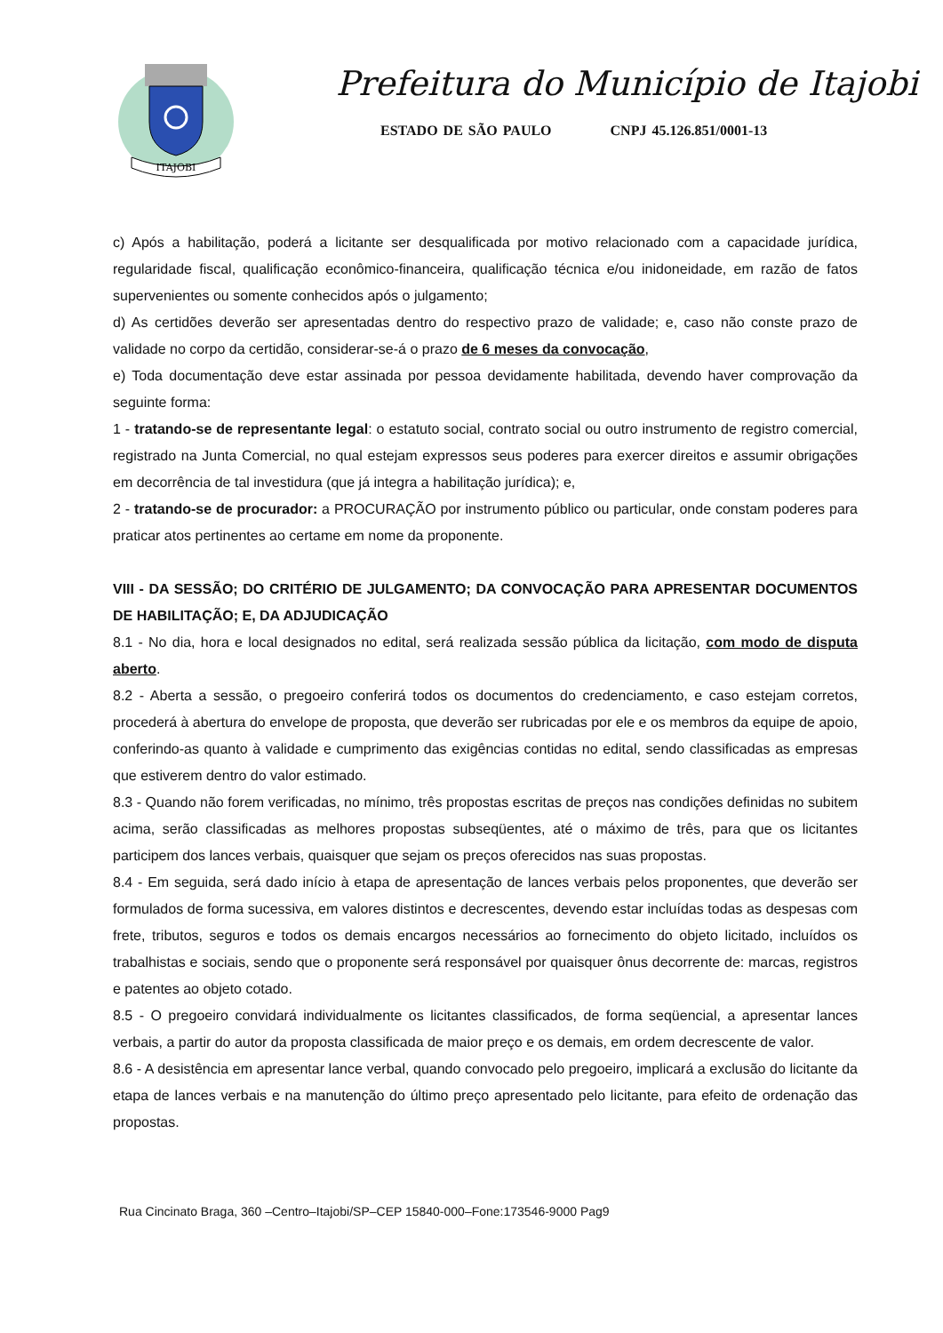ITAJOBI
Prefeitura do Município de Itajobi
ESTADO DE SÃO PAULO CNPJ 45.126.851/0001-13
c) Após a habilitação, poderá a licitante ser desqualificada por motivo relacionado com a capacidade jurídica, regularidade fiscal, qualificação econômico-financeira, qualificação técnica e/ou inidoneidade, em razão de fatos supervenientes ou somente conhecidos após o julgamento;
d) As certidões deverão ser apresentadas dentro do respectivo prazo de validade; e, caso não conste prazo de validade no corpo da certidão, considerar-se-á o prazo de 6 meses da convocação,
e) Toda documentação deve estar assinada por pessoa devidamente habilitada, devendo haver comprovação da seguinte forma:
1 - tratando-se de representante legal: o estatuto social, contrato social ou outro instrumento de registro comercial, registrado na Junta Comercial, no qual estejam expressos seus poderes para exercer direitos e assumir obrigações em decorrência de tal investidura (que já integra a habilitação jurídica); e,
2 - tratando-se de procurador: a PROCURAÇÃO por instrumento público ou particular, onde constam poderes para praticar atos pertinentes ao certame em nome da proponente.
VIII - DA SESSÃO; DO CRITÉRIO DE JULGAMENTO; DA CONVOCAÇÃO PARA APRESENTAR DOCUMENTOS DE HABILITAÇÃO; E, DA ADJUDICAÇÃO
8.1 - No dia, hora e local designados no edital, será realizada sessão pública da licitação, com modo de disputa aberto.
8.2 - Aberta a sessão, o pregoeiro conferirá todos os documentos do credenciamento, e caso estejam corretos, procederá à abertura do envelope de proposta, que deverão ser rubricadas por ele e os membros da equipe de apoio, conferindo-as quanto à validade e cumprimento das exigências contidas no edital, sendo classificadas as empresas que estiverem dentro do valor estimado.
8.3 - Quando não forem verificadas, no mínimo, três propostas escritas de preços nas condições definidas no subitem acima, serão classificadas as melhores propostas subseqüentes, até o máximo de três, para que os licitantes participem dos lances verbais, quaisquer que sejam os preços oferecidos nas suas propostas.
8.4 - Em seguida, será dado início à etapa de apresentação de lances verbais pelos proponentes, que deverão ser formulados de forma sucessiva, em valores distintos e decrescentes, devendo estar incluídas todas as despesas com frete, tributos, seguros e todos os demais encargos necessários ao fornecimento do objeto licitado, incluídos os trabalhistas e sociais, sendo que o proponente será responsável por quaisquer ônus decorrente de: marcas, registros e patentes ao objeto cotado.
8.5 - O pregoeiro convidará individualmente os licitantes classificados, de forma seqüencial, a apresentar lances verbais, a partir do autor da proposta classificada de maior preço e os demais, em ordem decrescente de valor.
8.6 - A desistência em apresentar lance verbal, quando convocado pelo pregoeiro, implicará a exclusão do licitante da etapa de lances verbais e na manutenção do último preço apresentado pelo licitante, para efeito de ordenação das propostas.
Rua Cincinato Braga, 360 –Centro–Itajobi/SP–CEP 15840-000–Fone:173546-9000 Pag9